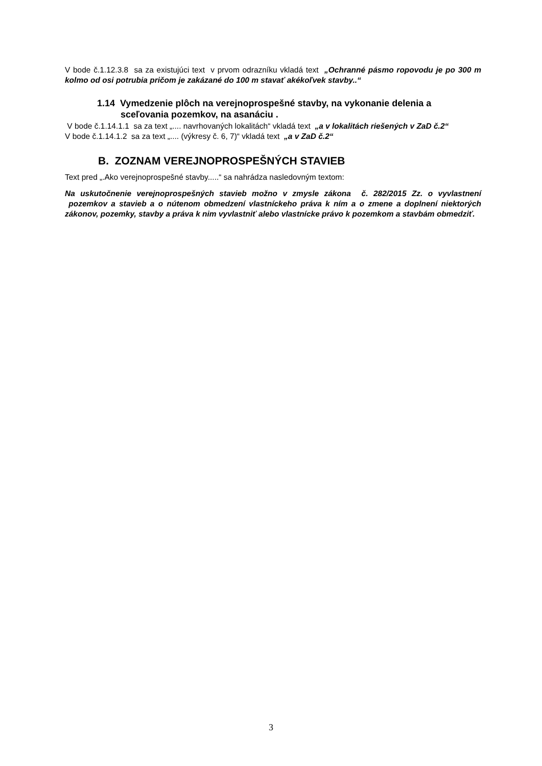V bode č.1.12.3.8 sa za existujúci text v prvom odrazníku vkladá text „Ochranné pásmo ropovodu je po 300 m kolmo od osi potrubia pričom je zakázané do 100 m stavať akékoľvek stavby..“
1.14 Vymedzenie plôch na verejnoprospešné stavby, na vykonanie delenia a sceľovania pozemkov, na asanáciu .
V bode č.1.14.1.1 sa za text „.... navrhovaných lokalitách“ vkladá text „a v lokalitách riešených v ZaD č.2“
V bode č.1.14.1.2 sa za text „.... (výkresy č. 6, 7)“ vkladá text „a v ZaD č.2“
B. ZOZNAM VEREJNOPROSPEŠNÝCH STAVIEB
Text pred „.Ako verejnoprospešné stavby.....“ sa nahrádza nasledovným textom:
Na uskutočnenie verejnoprospešných stavieb možno v zmysle zákona č. 282/2015 Zz. o vyvlastnení pozemkov a stavieb a o nútenom obmedzení vlastníckeho práva k ním a o zmene a doplnení niektorých zákonov, pozemky, stavby a práva k nim vyvlastniť alebo vlastnícke právo k pozemkom a stavbám obmedziť.
3